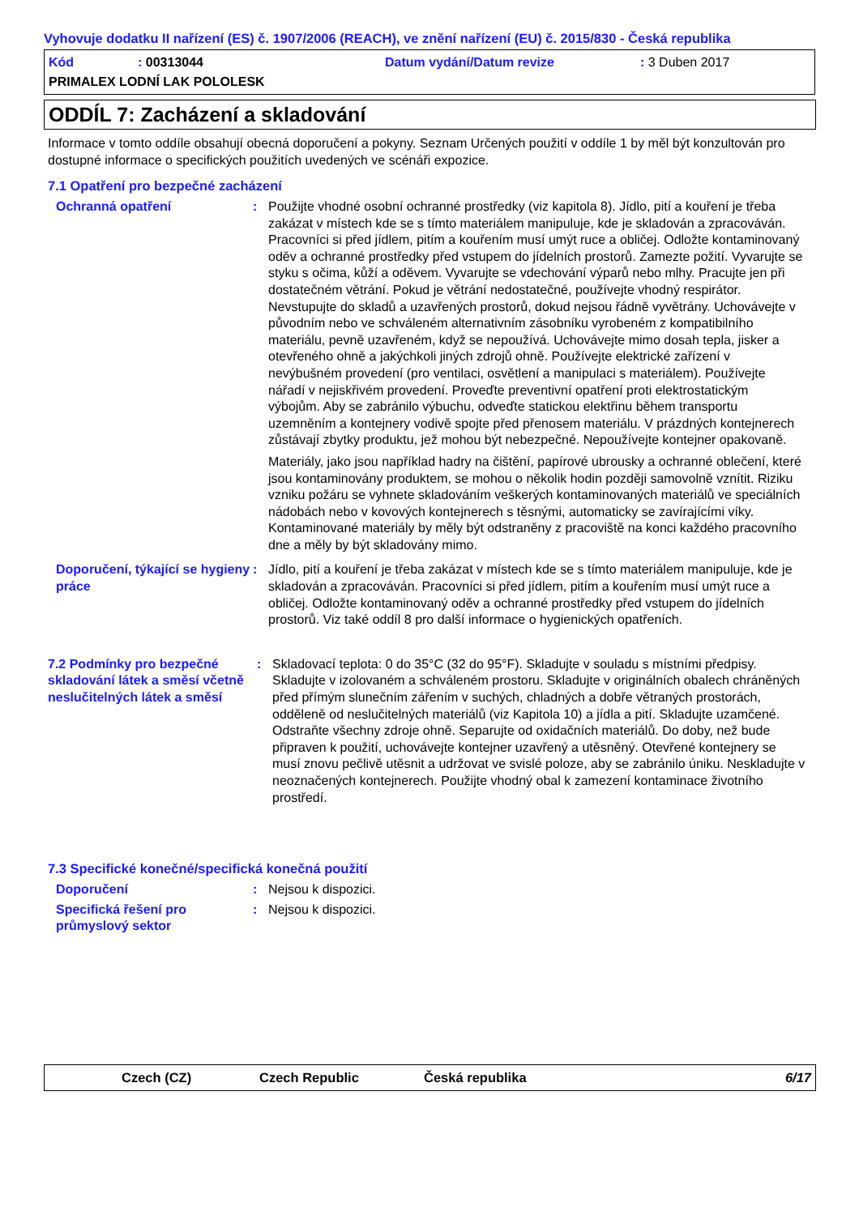Vyhovuje dodatku II nařízení (ES) č. 1907/2006 (REACH), ve znění nařízení (EU) č. 2015/830 - Česká republika
Kód: 00313044 Datum vydání/Datum revize: 3 Duben 2017
PRIMALEX LODNÍ LAK POLOLESK
ODDÍL 7: Zacházení a skladování
Informace v tomto oddíle obsahují obecná doporučení a pokyny. Seznam Určených použití v oddíle 1 by měl být konzultován pro dostupné informace o specifických použitích uvedených ve scénáři expozice.
7.1 Opatření pro bezpečné zacházení
Ochranná opatření : Použijte vhodné osobní ochranné prostředky (viz kapitola 8). Jídlo, pití a kouření je třeba zakázat v místech kde se s tímto materiálem manipuluje, kde je skladován a zpracováván. Pracovníci si před jídlem, pitím a kouřením musí umýt ruce a obličej. Odložte kontaminovaný oděv a ochranné prostředky před vstupem do jídelních prostorů. Zamezte požití. Vyvarujte se styku s očima, kůží a oděvem. Vyvarujte se vdechování výparů nebo mlhy. Pracujte jen při dostatečném větrání. Pokud je větrání nedostatečné, používejte vhodný respirátor. Nevstupujte do skladů a uzavřených prostorů, dokud nejsou řádně vyvětrány. Uchovávejte v původním nebo ve schváleném alternativním zásobníku vyrobeném z kompatibilního materiálu, pevně uzavřeném, když se nepoužívá. Uchovávejte mimo dosah tepla, jisker a otevřeného ohně a jakýchkoli jiných zdrojů ohně. Používejte elektrické zařízení v nevýbušném provedení (pro ventilaci, osvětlení a manipulaci s materiálem). Používejte nářadí v nejiskřivém provedení. Proveďte preventivní opatření proti elektrostatickým výbojům. Aby se zabránilo výbuchu, odveďte statickou elektřinu během transportu uzemněním a kontejnery vodivě spojte před přenosem materiálu. V prázdných kontejnerech zůstávají zbytky produktu, jež mohou být nebezpečné. Nepoužívejte kontejner opakovaně.
Materiály, jako jsou například hadry na čištění, papírové ubrousky a ochranné oblečení, které jsou kontaminovány produktem, se mohou o několik hodin později samovolně vznítit. Riziku vzniku požáru se vyhnete skladováním veškerých kontaminovaných materiálů ve speciálních nádobách nebo v kovových kontejnerech s těsnými, automaticky se zavírajícími víky. Kontaminované materiály by měly být odstraněny z pracoviště na konci každého pracovního dne a měly by být skladovány mimo.
Doporučení, týkající se hygieny práce
: Jídlo, pití a kouření je třeba zakázat v místech kde se s tímto materiálem manipuluje, kde je skladován a zpracováván. Pracovníci si před jídlem, pitím a kouřením musí umýt ruce a obličej. Odložte kontaminovaný oděv a ochranné prostředky před vstupem do jídelních prostorů. Viz také oddíl 8 pro další informace o hygienických opatřeních.
7.2 Podmínky pro bezpečné skladování látek a směsí včetně neslučitelných látek a směsí
: Skladovací teplota: 0 do 35°C (32 do 95°F). Skladujte v souladu s místními předpisy. Skladujte v izolovaném a schváleném prostoru. Skladujte v originálních obalech chráněných před přímým slunečním zářením v suchých, chladných a dobře větraných prostorách, odděleně od neslučitelných materiálů (viz Kapitola 10) a jídla a pití. Skladujte uzamčené. Odstraňte všechny zdroje ohně. Separujte od oxidačních materiálů. Do doby, než bude připraven k použití, uchovávejte kontejner uzavřený a utěsněný. Otevřené kontejnery se musí znovu pečlivě utěsnit a udržovat ve svislé poloze, aby se zabránilo úniku. Neskladujte v neoznačených kontejnerech. Použijte vhodný obal k zamezení kontaminace životního prostředí.
7.3 Specifické konečné/specifická konečná použití
Doporučení : Nejsou k dispozici.
Specifická řešení pro průmyslový sektor
: Nejsou k dispozici.
Czech (CZ) Czech Republic Česká republika 6/17